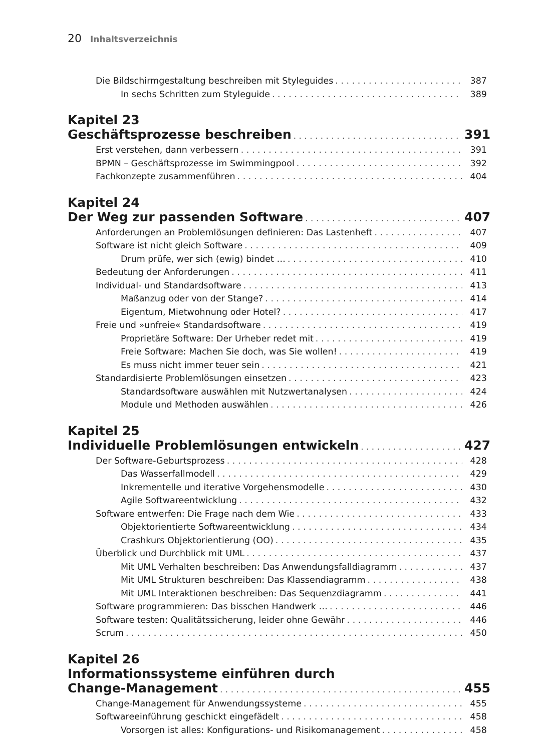20 Inhaltsverzeichnis
Die Bildschirmgestaltung beschreiben mit Styleguides 387
In sechs Schritten zum Styleguide 389
Kapitel 23
Geschäftsprozesse beschreiben 391
Erst verstehen, dann verbessern 391
BPMN – Geschäftsprozesse im Swimmingpool 392
Fachkonzepte zusammenführen 404
Kapitel 24
Der Weg zur passenden Software 407
Anforderungen an Problemlösungen definieren: Das Lastenheft 407
Software ist nicht gleich Software 409
Drum prüfe, wer sich (ewig) bindet … 410
Bedeutung der Anforderungen 411
Individual- und Standardsoftware 413
Maßanzug oder von der Stange? 414
Eigentum, Mietwohnung oder Hotel? 417
Freie und »unfreie« Standardsoftware 419
Proprietäre Software: Der Urheber redet mit 419
Freie Software: Machen Sie doch, was Sie wollen! 419
Es muss nicht immer teuer sein 421
Standardisierte Problemlösungen einsetzen 423
Standardsoftware auswählen mit Nutzwertanalysen 424
Module und Methoden auswählen 426
Kapitel 25
Individuelle Problemlösungen entwickeln 427
Der Software-Geburtsprozess 428
Das Wasserfallmodell 429
Inkrementelle und iterative Vorgehensmodelle 430
Agile Softwareentwicklung 432
Software entwerfen: Die Frage nach dem Wie 433
Objektorientierte Softwareentwicklung 434
Crashkurs Objektorientierung (OO) 435
Überblick und Durchblick mit UML 437
Mit UML Verhalten beschreiben: Das Anwendungsfalldiagramm 437
Mit UML Strukturen beschreiben: Das Klassendiagramm 438
Mit UML Interaktionen beschreiben: Das Sequenzdiagramm 441
Software programmieren: Das bisschen Handwerk … 446
Software testen: Qualitätssicherung, leider ohne Gewähr 446
Scrum 450
Kapitel 26
Informationssysteme einführen durch
Change-Management 455
Change-Management für Anwendungssysteme 455
Softwareeinführung geschickt eingefädelt 458
Vorsorgen ist alles: Konfigurations- und Risikomanagement 458